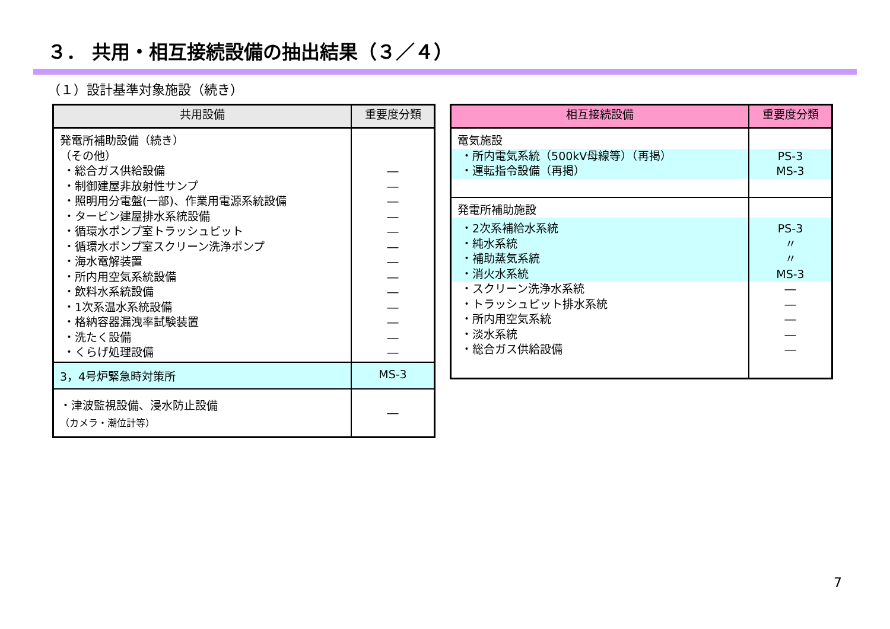３． 共用・相互接続設備の抽出結果（３／４）
（１）設計基準対象施設（続き）
| 共用設備 | 重要度分類 |
| --- | --- |
| 発電所補助設備（続き） （その他） ・総合ガス供給設備 ・制御建屋非放射性サンプ ・照明用分電盤(一部)、作業用電源系統設備 ・タービン建屋排水系統設備 ・循環水ポンプ室トラッシュピット ・循環水ポンプ室スクリーン洗浄ポンプ ・海水電解装置 ・所内用空気系統設備 ・飲料水系統設備 ・1次系温水系統設備 ・格納容器漏洩率試験装置 ・洗たく設備 ・くらげ処理設備 | ― ― ― ― ― ― ― ― ― ― ― ― ― |
| 3，4号炉緊急時対策所 | MS-3 |
| ・津波監視設備、浸水防止設備 （カメラ・潮位計等） | ― |
| 相互接続設備 | 重要度分類 |
| --- | --- |
| 電気施設 | |
| ・所内電気系統（500kV母線等）（再掲） ・運転指令設備（再掲） | PS-3 MS-3 |
| 発電所補助施設 | |
| ・2次系補給水系統 ・純水系統 ・補助蒸気系統 ・消火水系統 | PS-3 〃 〃 MS-3 |
| ・スクリーン洗浄水系統 ・トラッシュピット排水系統 ・所内用空気系統 ・淡水系統 ・総合ガス供給設備 | ― ― ― ― ― |
7